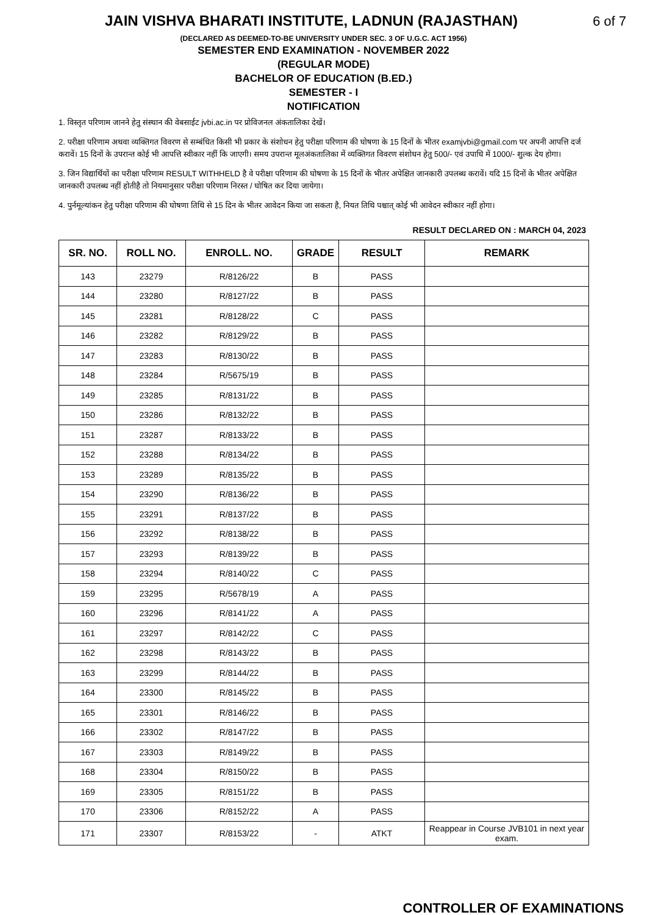JAIN VISHVA BHARATI INSTITUTE, LADNUN (RAJASTHAN)
6 of 7
(DECLARED AS DEEMED-TO-BE UNIVERSITY UNDER SEC. 3 OF U.G.C. ACT 1956)
SEMESTER END EXAMINATION - NOVEMBER 2022
(REGULAR MODE)
BACHELOR OF EDUCATION (B.ED.)
SEMESTER - I
NOTIFICATION
1. विस्तृत परिणाम जानने हेतु संस्थान की वेबसाईट jvbi.ac.in पर प्रोविजनल अंकतालिका देखें।
2. परीक्षा परिणाम अथवा व्यक्तिगत विवरण से सम्बंधित किसी भी प्रकार के संशोधन हेतु परीक्षा परिणाम की घोषणा के 15 दिनों के भीतर examjvbi@gmail.com पर अपनी आपत्ति दर्ज करावें। 15 दिनों के उपरान्त कोई भी आपत्ति स्वीकार नहीं कि जाएगी। समय उपरान्त मूलअंकतालिका में व्यक्तिगत विवरण संशोधन हेतु 500/- एवं उपाधि में 1000/- शुल्क देय होगा।
3. जिन विद्यार्थियों का परीक्षा परिणाम RESULT WITHHELD है वे परीक्षा परिणाम की घोषणा के 15 दिनों के भीतर अपेक्षित जानकारी उपलब्ध करावें। यदि 15 दिनों के भीतर अपेक्षित जानकारी उपलब्ध नहीं होतीहै तो नियमानुसार परीक्षा परिणाम निरस्त / घोषित कर दिया जायेगा।
4. पुर्नमूल्यांकन हेतु परीक्षा परिणाम की घोषणा तिथि से 15 दिन के भीतर आवेदन किया जा सकता है, नियत तिथि पश्चात् कोई भी आवेदन स्वीकार नहीं होगा।
RESULT DECLARED ON : MARCH 04, 2023
| SR. NO. | ROLL NO. | ENROLL. NO. | GRADE | RESULT | REMARK |
| --- | --- | --- | --- | --- | --- |
| 143 | 23279 | R/8126/22 | B | PASS | |
| 144 | 23280 | R/8127/22 | B | PASS | |
| 145 | 23281 | R/8128/22 | C | PASS | |
| 146 | 23282 | R/8129/22 | B | PASS | |
| 147 | 23283 | R/8130/22 | B | PASS | |
| 148 | 23284 | R/5675/19 | B | PASS | |
| 149 | 23285 | R/8131/22 | B | PASS | |
| 150 | 23286 | R/8132/22 | B | PASS | |
| 151 | 23287 | R/8133/22 | B | PASS | |
| 152 | 23288 | R/8134/22 | B | PASS | |
| 153 | 23289 | R/8135/22 | B | PASS | |
| 154 | 23290 | R/8136/22 | B | PASS | |
| 155 | 23291 | R/8137/22 | B | PASS | |
| 156 | 23292 | R/8138/22 | B | PASS | |
| 157 | 23293 | R/8139/22 | B | PASS | |
| 158 | 23294 | R/8140/22 | C | PASS | |
| 159 | 23295 | R/5678/19 | A | PASS | |
| 160 | 23296 | R/8141/22 | A | PASS | |
| 161 | 23297 | R/8142/22 | C | PASS | |
| 162 | 23298 | R/8143/22 | B | PASS | |
| 163 | 23299 | R/8144/22 | B | PASS | |
| 164 | 23300 | R/8145/22 | B | PASS | |
| 165 | 23301 | R/8146/22 | B | PASS | |
| 166 | 23302 | R/8147/22 | B | PASS | |
| 167 | 23303 | R/8149/22 | B | PASS | |
| 168 | 23304 | R/8150/22 | B | PASS | |
| 169 | 23305 | R/8151/22 | B | PASS | |
| 170 | 23306 | R/8152/22 | A | PASS | |
| 171 | 23307 | R/8153/22 | - | ATKT | Reappear in Course JVB101 in next year exam. |
CONTROLLER OF EXAMINATIONS